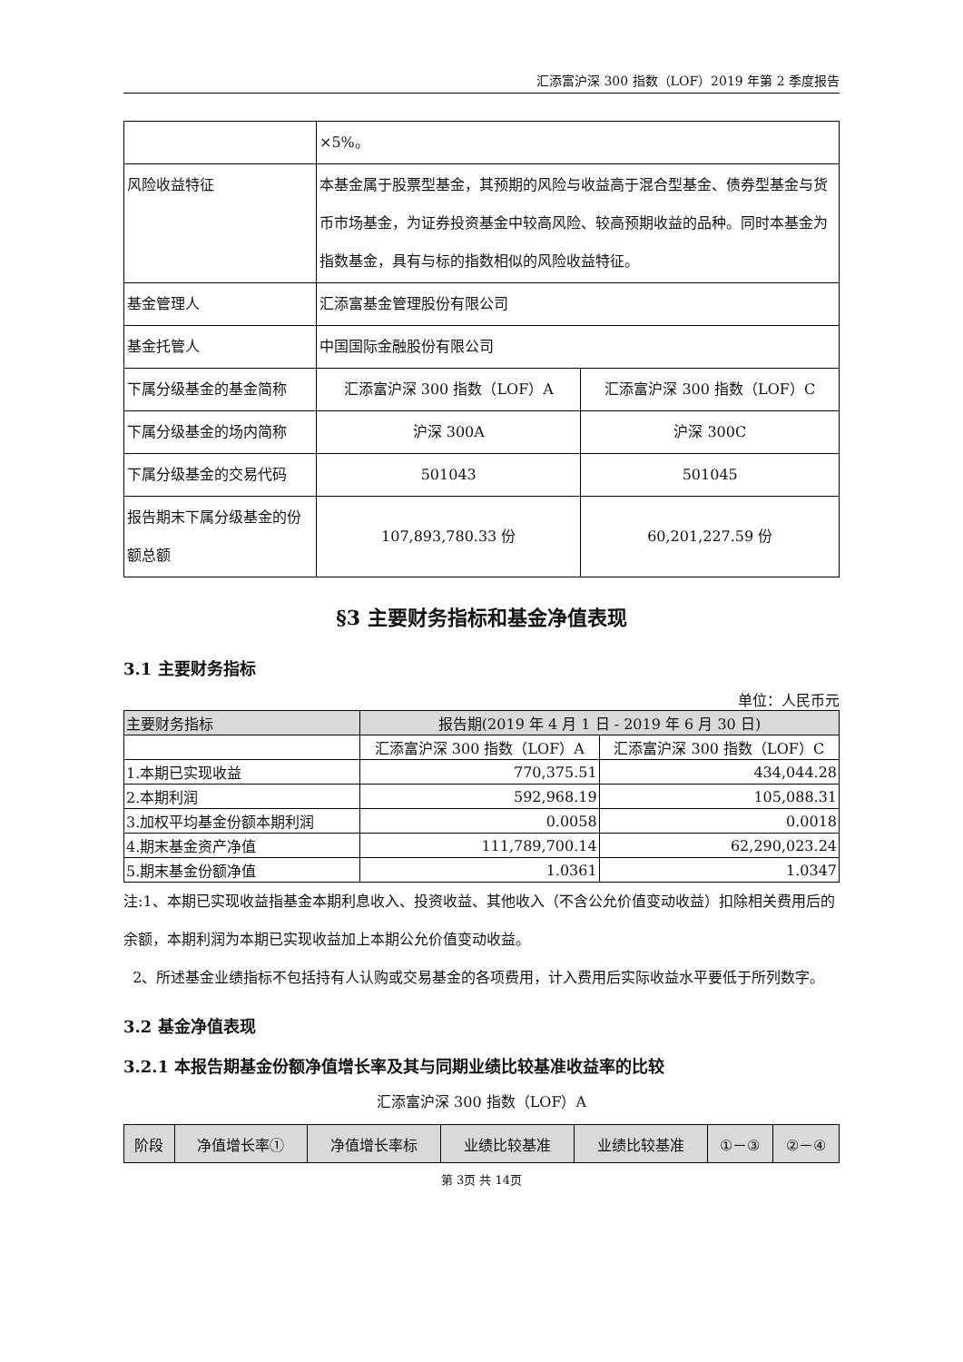汇添富沪深 300 指数（LOF）2019 年第 2 季度报告
| | ×5%。 | |
| 风险收益特征 | 本基金属于股票型基金，其预期的风险与收益高于混合型基金、债券型基金与货币市场基金，为证券投资基金中较高风险、较高预期收益的品种。同时本基金为指数基金，具有与标的指数相似的风险收益特征。 | |
| 基金管理人 | 汇添富基金管理股份有限公司 | |
| 基金托管人 | 中国国际金融股份有限公司 | |
| 下属分级基金的基金简称 | 汇添富沪深 300 指数（LOF）A | 汇添富沪深 300 指数（LOF）C |
| 下属分级基金的场内简称 | 沪深 300A | 沪深 300C |
| 下属分级基金的交易代码 | 501043 | 501045 |
| 报告期末下属分级基金的份额总额 | 107,893,780.33 份 | 60,201,227.59 份 |
§3 主要财务指标和基金净值表现
3.1 主要财务指标
单位：人民币元
| 主要财务指标 | 报告期(2019 年 4 月 1 日 - 2019 年 6 月 30 日) | |
| --- | --- | --- |
| | 汇添富沪深 300 指数（LOF）A | 汇添富沪深 300 指数（LOF）C |
| 1.本期已实现收益 | 770,375.51 | 434,044.28 |
| 2.本期利润 | 592,968.19 | 105,088.31 |
| 3.加权平均基金份额本期利润 | 0.0058 | 0.0018 |
| 4.期末基金资产净值 | 111,789,700.14 | 62,290,023.24 |
| 5.期末基金份额净值 | 1.0361 | 1.0347 |
注:1、本期已实现收益指基金本期利息收入、投资收益、其他收入（不含公允价值变动收益）扣除相关费用后的余额，本期利润为本期已实现收益加上本期公允价值变动收益。
2、所述基金业绩指标不包括持有人认购或交易基金的各项费用，计入费用后实际收益水平要低于所列数字。
3.2 基金净值表现
3.2.1 本报告期基金份额净值增长率及其与同期业绩比较基准收益率的比较
汇添富沪深 300 指数（LOF）A
| 阶段 | 净值增长率① | 净值增长率标 | 业绩比较基准 | 业绩比较基准 | ①－③ | ②－④ |
第 3页 共 14页